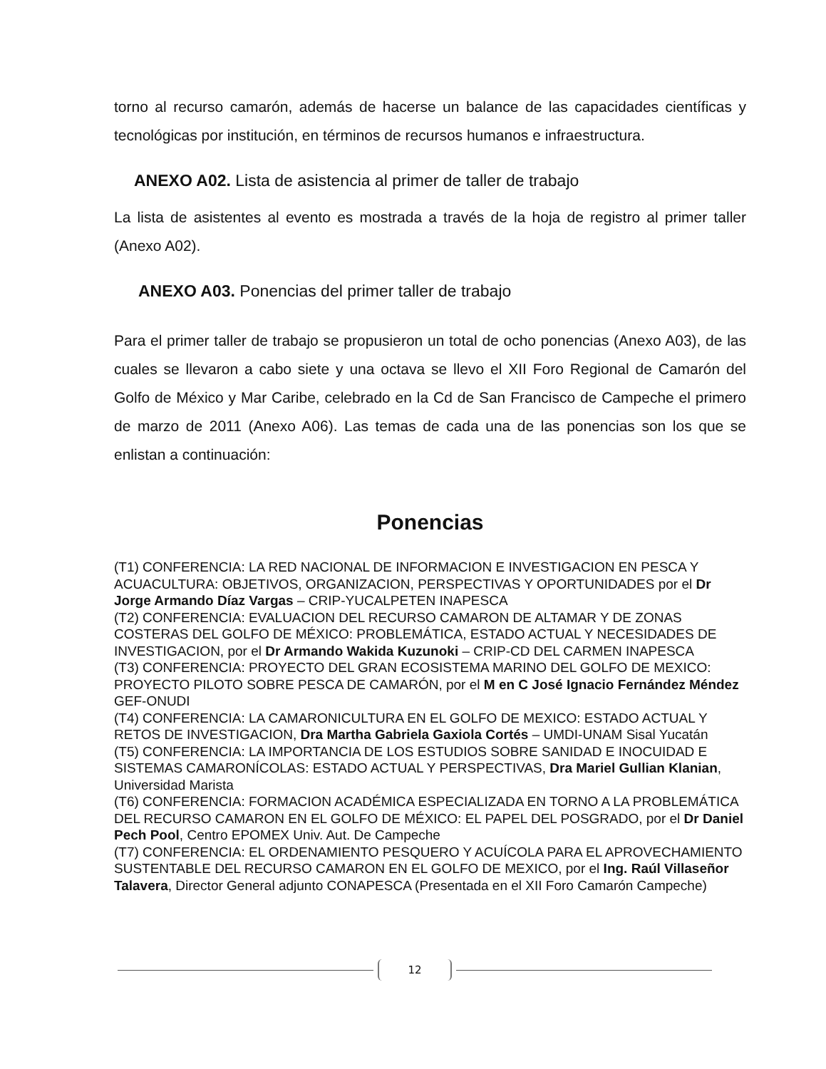torno al recurso camarón, además de hacerse un balance de las capacidades científicas y tecnológicas por institución, en términos de recursos humanos e infraestructura.
ANEXO A02. Lista de asistencia al primer de taller de trabajo
La lista de asistentes al evento es mostrada a través de la hoja de registro al primer taller (Anexo A02).
ANEXO A03. Ponencias del primer taller de trabajo
Para el primer taller de trabajo se propusieron un total de ocho ponencias (Anexo A03), de las cuales se llevaron a cabo siete y una octava se llevo el XII Foro Regional de Camarón del Golfo de México y Mar Caribe, celebrado en la Cd de San Francisco de Campeche el primero de marzo de 2011 (Anexo A06). Las temas de cada una de las ponencias son los que se enlistan a continuación:
Ponencias
(T1) CONFERENCIA: LA RED NACIONAL DE INFORMACION E INVESTIGACION EN PESCA Y ACUACULTURA: OBJETIVOS, ORGANIZACION, PERSPECTIVAS Y OPORTUNIDADES por el Dr Jorge Armando Díaz Vargas – CRIP-YUCALPETEN INAPESCA
(T2) CONFERENCIA: EVALUACION DEL RECURSO CAMARON DE ALTAMAR Y DE ZONAS COSTERAS DEL GOLFO DE MÉXICO: PROBLEMÁTICA, ESTADO ACTUAL Y NECESIDADES DE INVESTIGACION, por el Dr Armando Wakida Kuzunoki – CRIP-CD DEL CARMEN INAPESCA
(T3) CONFERENCIA: PROYECTO DEL GRAN ECOSISTEMA MARINO DEL GOLFO DE MEXICO: PROYECTO PILOTO SOBRE PESCA DE CAMARÓN, por el M en C José Ignacio Fernández Méndez GEF-ONUDI
(T4) CONFERENCIA: LA CAMARONICULTURA EN EL GOLFO DE MEXICO: ESTADO ACTUAL Y RETOS DE INVESTIGACION, Dra Martha Gabriela Gaxiola Cortés – UMDI-UNAM Sisal Yucatán
(T5) CONFERENCIA: LA IMPORTANCIA DE LOS ESTUDIOS SOBRE SANIDAD E INOCUIDAD E SISTEMAS CAMARONÍCOLAS: ESTADO ACTUAL Y PERSPECTIVAS, Dra Mariel Gullian Klanian, Universidad Marista
(T6) CONFERENCIA: FORMACION ACADÉMICA ESPECIALIZADA EN TORNO A LA PROBLEMÁTICA DEL RECURSO CAMARON EN EL GOLFO DE MÉXICO: EL PAPEL DEL POSGRADO, por el Dr Daniel Pech Pool, Centro EPOMEX Univ. Aut. De Campeche
(T7) CONFERENCIA: EL ORDENAMIENTO PESQUERO Y ACUÍCOLA PARA EL APROVECHAMIENTO SUSTENTABLE DEL RECURSO CAMARON EN EL GOLFO DE MEXICO, por el Ing. Raúl Villaseñor Talavera, Director General adjunto CONAPESCA (Presentada en el XII Foro Camarón Campeche)
12